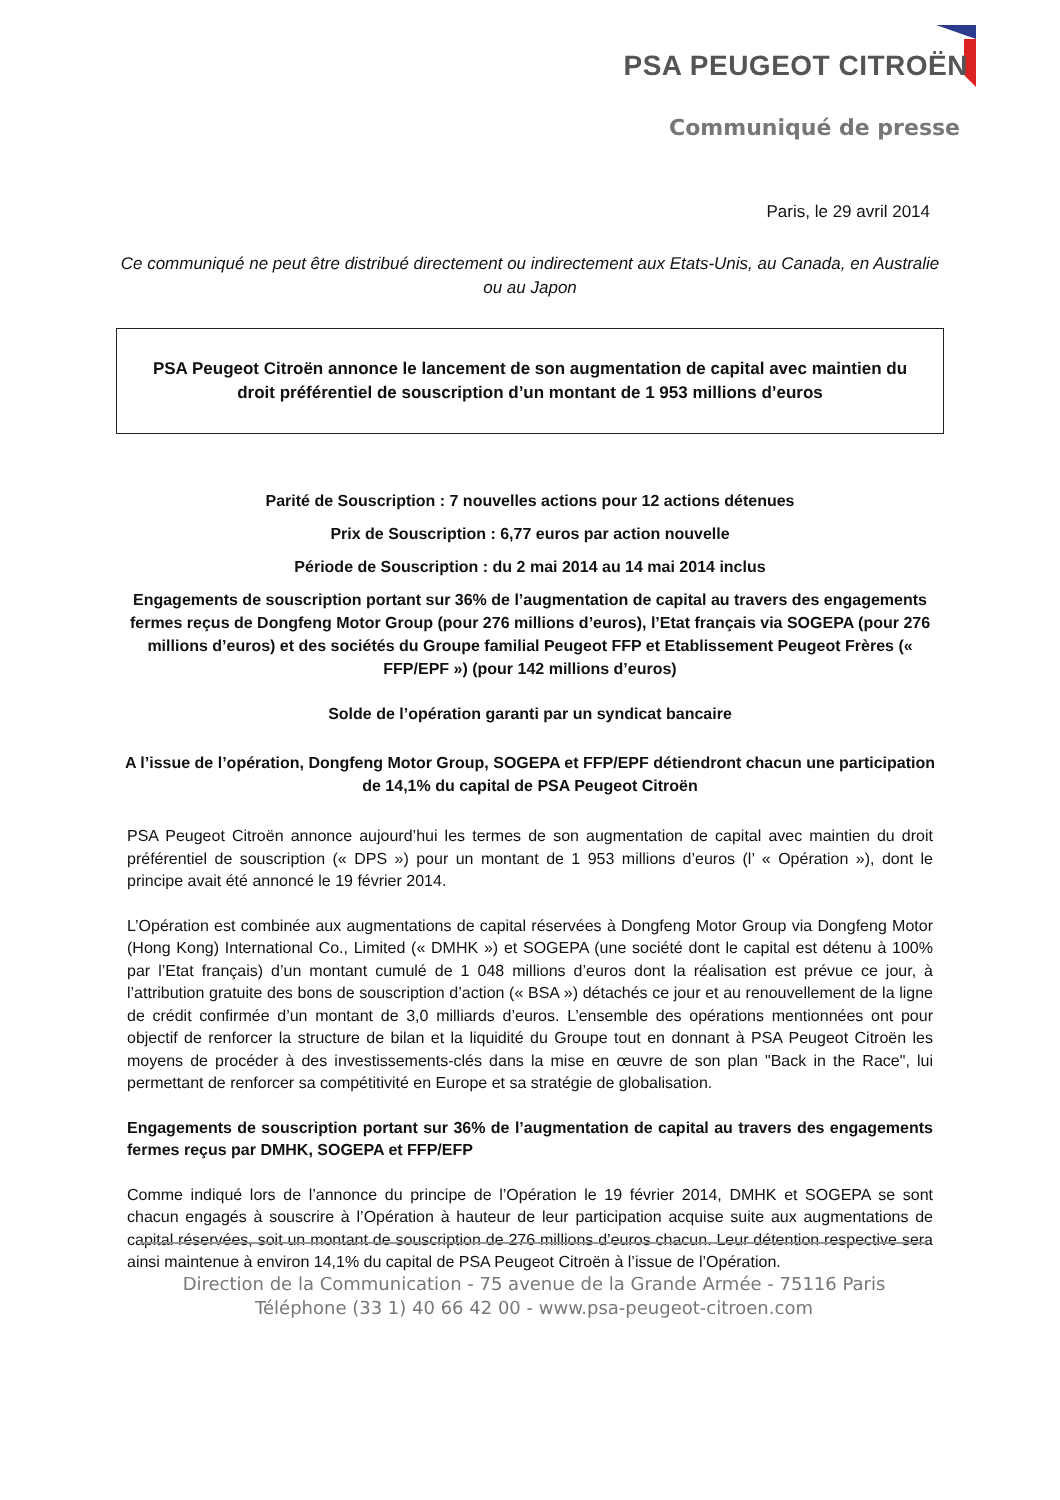PSA PEUGEOT CITROËN
Communiqué de presse
Paris, le 29 avril 2014
Ce communiqué ne peut être distribué directement ou indirectement aux Etats-Unis, au Canada, en Australie ou au Japon
PSA Peugeot Citroën annonce le lancement de son augmentation de capital avec maintien du droit préférentiel de souscription d’un montant de 1 953 millions d’euros
Parité de Souscription : 7 nouvelles actions pour 12 actions détenues
Prix de Souscription : 6,77 euros par action nouvelle
Période de Souscription : du 2 mai 2014 au 14 mai 2014 inclus
Engagements de souscription portant sur 36% de l’augmentation de capital au travers des engagements fermes reçus de Dongfeng Motor Group (pour 276 millions d’euros), l’Etat français via SOGEPA (pour 276 millions d’euros) et des sociétés du Groupe familial Peugeot FFP et Etablissement Peugeot Frères (« FFP/EPF ») (pour 142 millions d’euros)
Solde de l’opération garanti par un syndicat bancaire
A l’issue de l’opération, Dongfeng Motor Group, SOGEPA et FFP/EPF détiendront chacun une participation de 14,1% du capital de PSA Peugeot Citroën
PSA Peugeot Citroën annonce aujourd’hui les termes de son augmentation de capital avec maintien du droit préférentiel de souscription (« DPS ») pour un montant de 1 953 millions d’euros (l’ « Opération »), dont le principe avait été annoncé le 19 février 2014.
L’Opération est combinée aux augmentations de capital réservées à Dongfeng Motor Group via Dongfeng Motor (Hong Kong) International Co., Limited (« DMHK ») et SOGEPA (une société dont le capital est détenu à 100% par l’Etat français) d’un montant cumulé de 1 048 millions d’euros dont la réalisation est prévue ce jour, à l’attribution gratuite des bons de souscription d’action (« BSA ») détachés ce jour et au renouvellement de la ligne de crédit confirmée d’un montant de 3,0 milliards d’euros. L’ensemble des opérations mentionnées ont pour objectif de renforcer la structure de bilan et la liquidité du Groupe tout en donnant à PSA Peugeot Citroën les moyens de procéder à des investissements-clés dans la mise en œuvre de son plan "Back in the Race", lui permettant de renforcer sa compétitivité en Europe et sa stratégie de globalisation.
Engagements de souscription portant sur 36% de l’augmentation de capital au travers des engagements fermes reçus par DMHK, SOGEPA et FFP/EFP
Comme indiqué lors de l’annonce du principe de l’Opération le 19 février 2014, DMHK et SOGEPA se sont chacun engagés à souscrire à l’Opération à hauteur de leur participation acquise suite aux augmentations de capital réservées, soit un montant de souscription de 276 millions d’euros chacun. Leur détention respective sera ainsi maintenue à environ 14,1% du capital de PSA Peugeot Citroën à l’issue de l’Opération.
Direction de la Communication - 75 avenue de la Grande Armée - 75116 Paris
Téléphone (33 1) 40 66 42 00 - www.psa-peugeot-citroen.com